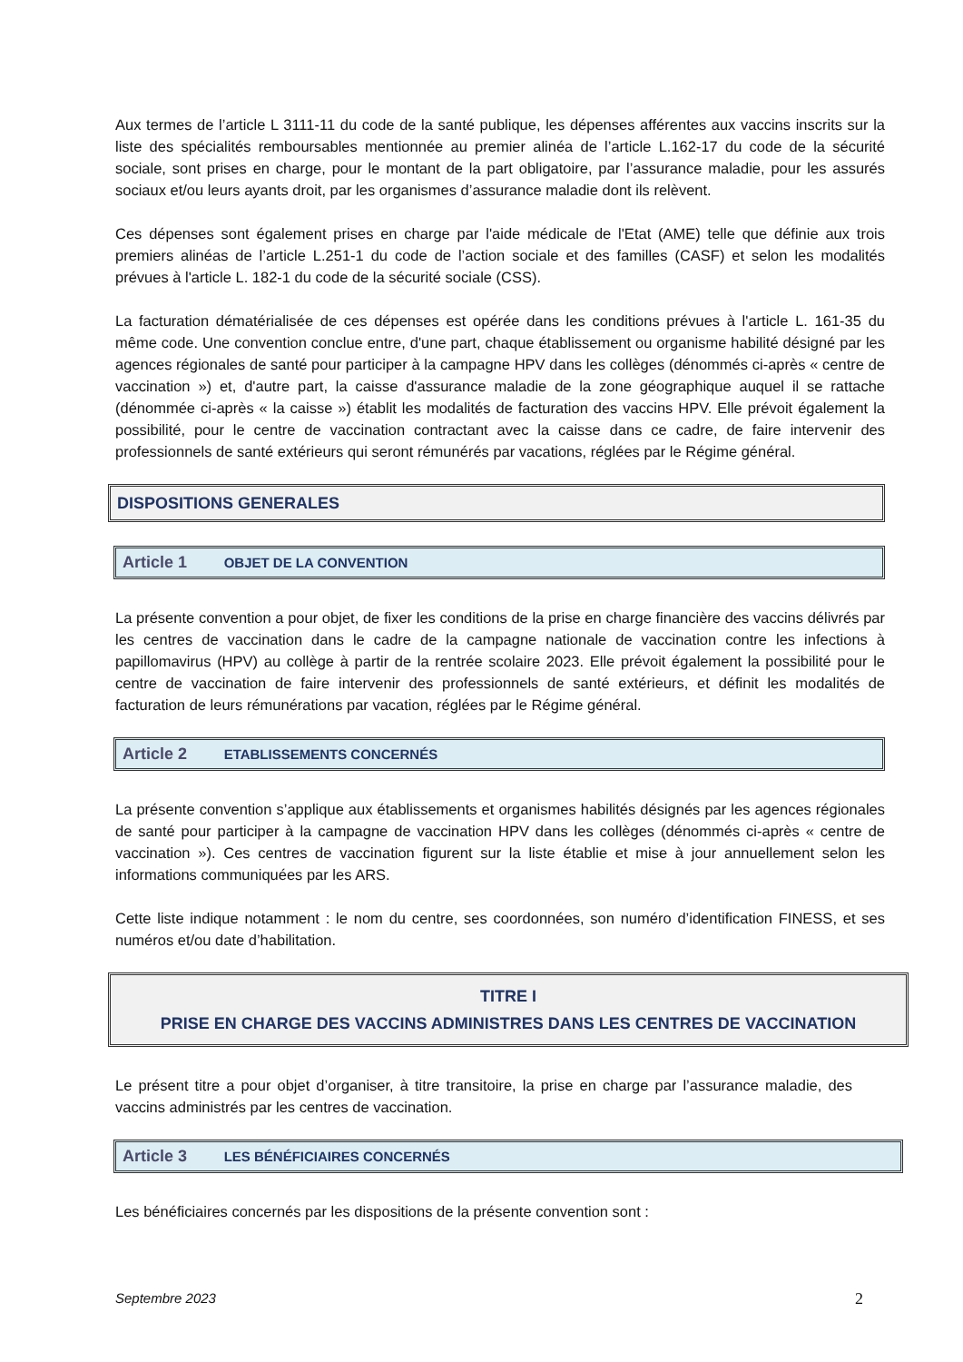Aux termes de l’article L 3111-11 du code de la santé publique, les dépenses afférentes aux vaccins inscrits sur la liste des spécialités remboursables mentionnée au premier alinéa de l’article L.162-17 du code de la sécurité sociale, sont prises en charge, pour le montant de la part obligatoire, par l’assurance maladie, pour les assurés sociaux et/ou leurs ayants droit, par les organismes d’assurance maladie dont ils relèvent.
Ces dépenses sont également prises en charge par l'aide médicale de l'Etat (AME) telle que définie aux trois premiers alinéas de l’article L.251-1 du code de l’action sociale et des familles (CASF) et selon les modalités prévues à l'article L. 182-1 du code de la sécurité sociale (CSS).
La facturation dématérialisée de ces dépenses est opérée dans les conditions prévues à l'article L. 161-35 du même code. Une convention conclue entre, d'une part, chaque établissement ou organisme habilité désigné par les agences régionales de santé pour participer à la campagne HPV dans les collèges (dénommés ci-après « centre de vaccination ») et, d'autre part, la caisse d'assurance maladie de la zone géographique auquel il se rattache (dénommée ci-après « la caisse ») établit les modalités de facturation des vaccins HPV. Elle prévoit également la possibilité, pour le centre de vaccination contractant avec la caisse dans ce cadre, de faire intervenir des professionnels de santé extérieurs qui seront rémunérés par vacations, réglées par le Régime général.
DISPOSITIONS GENERALES
Article 1 OBJET DE LA CONVENTION
La présente convention a pour objet, de fixer les conditions de la prise en charge financière des vaccins délivrés par les centres de vaccination dans le cadre de la campagne nationale de vaccination contre les infections à papillomavirus (HPV) au collège à partir de la rentrée scolaire 2023. Elle prévoit également la possibilité pour le centre de vaccination de faire intervenir des professionnels de santé extérieurs, et définit les modalités de facturation de leurs rémunérations par vacation, réglées par le Régime général.
Article 2 ETABLISSEMENTS CONCERNÉS
La présente convention s’applique aux établissements et organismes habilités désignés par les agences régionales de santé pour participer à la campagne de vaccination HPV dans les collèges (dénommés ci-après « centre de vaccination »). Ces centres de vaccination figurent sur la liste établie et mise à jour annuellement selon les informations communiquées par les ARS.
Cette liste indique notamment : le nom du centre, ses coordonnées, son numéro d’identification FINESS, et ses numéros et/ou date d’habilitation.
TITRE I
PRISE EN CHARGE DES VACCINS ADMINISTRES DANS LES CENTRES DE VACCINATION
Le présent titre a pour objet d’organiser, à titre transitoire, la prise en charge par l’assurance maladie, des vaccins administrés par les centres de vaccination.
Article 3 LES BÉNÉFICIAIRES CONCERNÉS
Les bénéficiaires concernés par les dispositions de la présente convention sont :
Septembre 2023 2